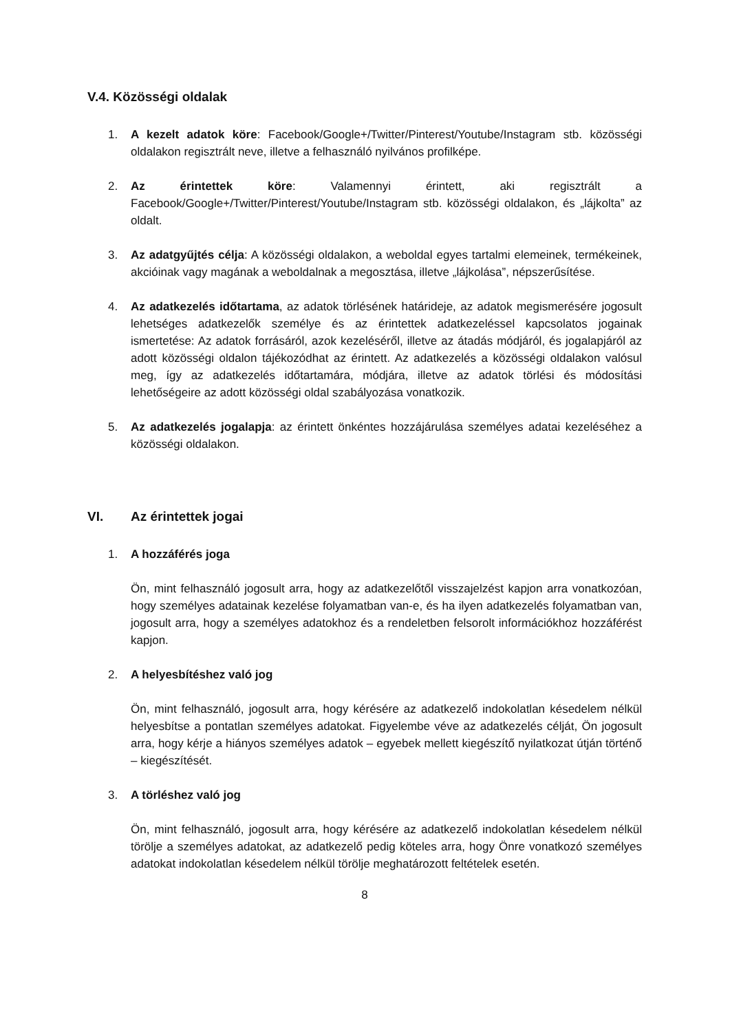V.4. Közösségi oldalak
1. A kezelt adatok köre: Facebook/Google+/Twitter/Pinterest/Youtube/Instagram stb. közösségi oldalakon regisztrált neve, illetve a felhasználó nyilvános profilképe.
2. Az érintettek köre: Valamennyi érintett, aki regisztrált a Facebook/Google+/Twitter/Pinterest/Youtube/Instagram stb. közösségi oldalakon, és „lájkolta” az oldalt.
3. Az adatgyűjtés célja: A közösségi oldalakon, a weboldal egyes tartalmi elemeinek, termékeinek, akcióinak vagy magának a weboldalnak a megosztása, illetve „lájkolása”, népszerűsítése.
4. Az adatkezelés időtartama, az adatok törlésének határideje, az adatok megismerésére jogosult lehetséges adatkezelők személye és az érintettek adatkezeléssel kapcsolatos jogainak ismertetése: Az adatok forrásáról, azok kezeléséről, illetve az átadás módjáról, és jogalapjáról az adott közösségi oldalon tájékozódhat az érintett. Az adatkezelés a közösségi oldalakon valósul meg, így az adatkezelés időtartamára, módjára, illetve az adatok törlési és módosítási lehetőségeire az adott közösségi oldal szabályozása vonatkozik.
5. Az adatkezelés jogalapja: az érintett önkéntes hozzájárulása személyes adatai kezeléséhez a közösségi oldalakon.
VI. Az érintettek jogai
1. A hozzáférés joga
Ön, mint felhasználó jogosult arra, hogy az adatkezelőtől visszajelzést kapjon arra vonatkozóan, hogy személyes adatainak kezelése folyamatban van-e, és ha ilyen adatkezelés folyamatban van, jogosult arra, hogy a személyes adatokhoz és a rendeletben felsorolt információkhoz hozzáférést kapjon.
2. A helyesbítéshez való jog
Ön, mint felhasználó, jogosult arra, hogy kérésére az adatkezelő indokolatlan késedelem nélkül helyesbítse a pontatlan személyes adatokat. Figyelembe véve az adatkezelés célját, Ön jogosult arra, hogy kérje a hiányos személyes adatok – egyebek mellett kiegészítő nyilatkozat útján történő – kiegészítését.
3. A törléshez való jog
Ön, mint felhasználó, jogosult arra, hogy kérésére az adatkezelő indokolatlan késedelem nélkül törölje a személyes adatokat, az adatkezelő pedig köteles arra, hogy Önre vonatkozó személyes adatokat indokolatlan késedelem nélkül törölje meghatározott feltételek esetén.
8